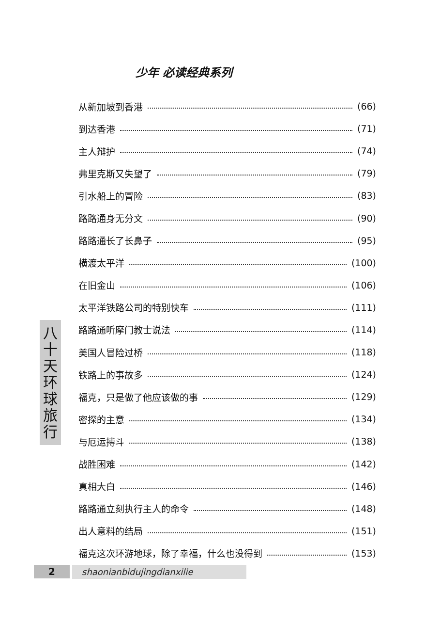少年 必读经典系列
八
十
天
环
球
旅
行
从新加坡到香港 (66)
到达香港 (71)
主人辩护 (74)
弗里克斯又失望了 (79)
引水船上的冒险 (83)
路路通身无分文 (90)
路路通长了长鼻子 (95)
横渡太平洋 (100)
在旧金山 (106)
太平洋铁路公司的特别快车 (111)
路路通听摩门教士说法 (114)
美国人冒险过桥 (118)
铁路上的事故多 (124)
福克，只是做了他应该做的事 (129)
密探的主意 (134)
与厄运搏斗 (138)
战胜困难 (142)
真相大白 (146)
路路通立刻执行主人的命令 (148)
出人意料的结局 (151)
福克这次环游地球，除了幸福，什么也没得到 (153)
2 shaonianbidujingdianxilie